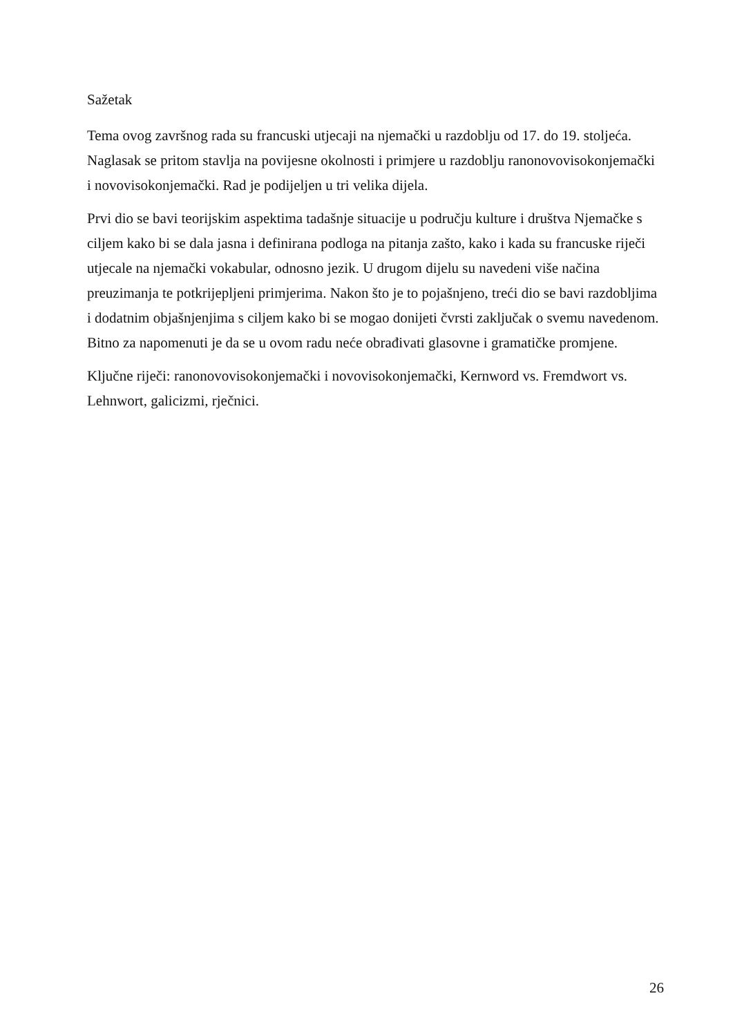Sažetak
Tema ovog završnog rada su francuski utjecaji na njemački u razdoblju od 17. do 19. stoljeća. Naglasak se pritom stavlja na povijesne okolnosti i primjere u razdoblju ranonovovisokonjemački i novovisokonjemački. Rad je podijeljen u tri velika dijela.
Prvi dio se bavi teorijskim aspektima tadašnje situacije u području kulture i društva Njemačke s ciljem kako bi se dala jasna i definirana podloga na pitanja zašto, kako i kada su francuske riječi utjecale na njemački vokabular, odnosno jezik. U drugom dijelu su navedeni više načina preuzimanja te potkrijepljeni primjerima. Nakon što je to pojašnjeno, treći dio se bavi razdobljima i dodatnim objašnjenjima s ciljem kako bi se mogao donijeti čvrsti zaključak o svemu navedenom. Bitno za napomenuti je da se u ovom radu neće obrađivati glasovne i gramatičke promjene.
Ključne riječi: ranonovovisokonjemački i novovisokonjemački, Kernword vs. Fremdwort vs. Lehnwort, galicizmi, rječnici.
26